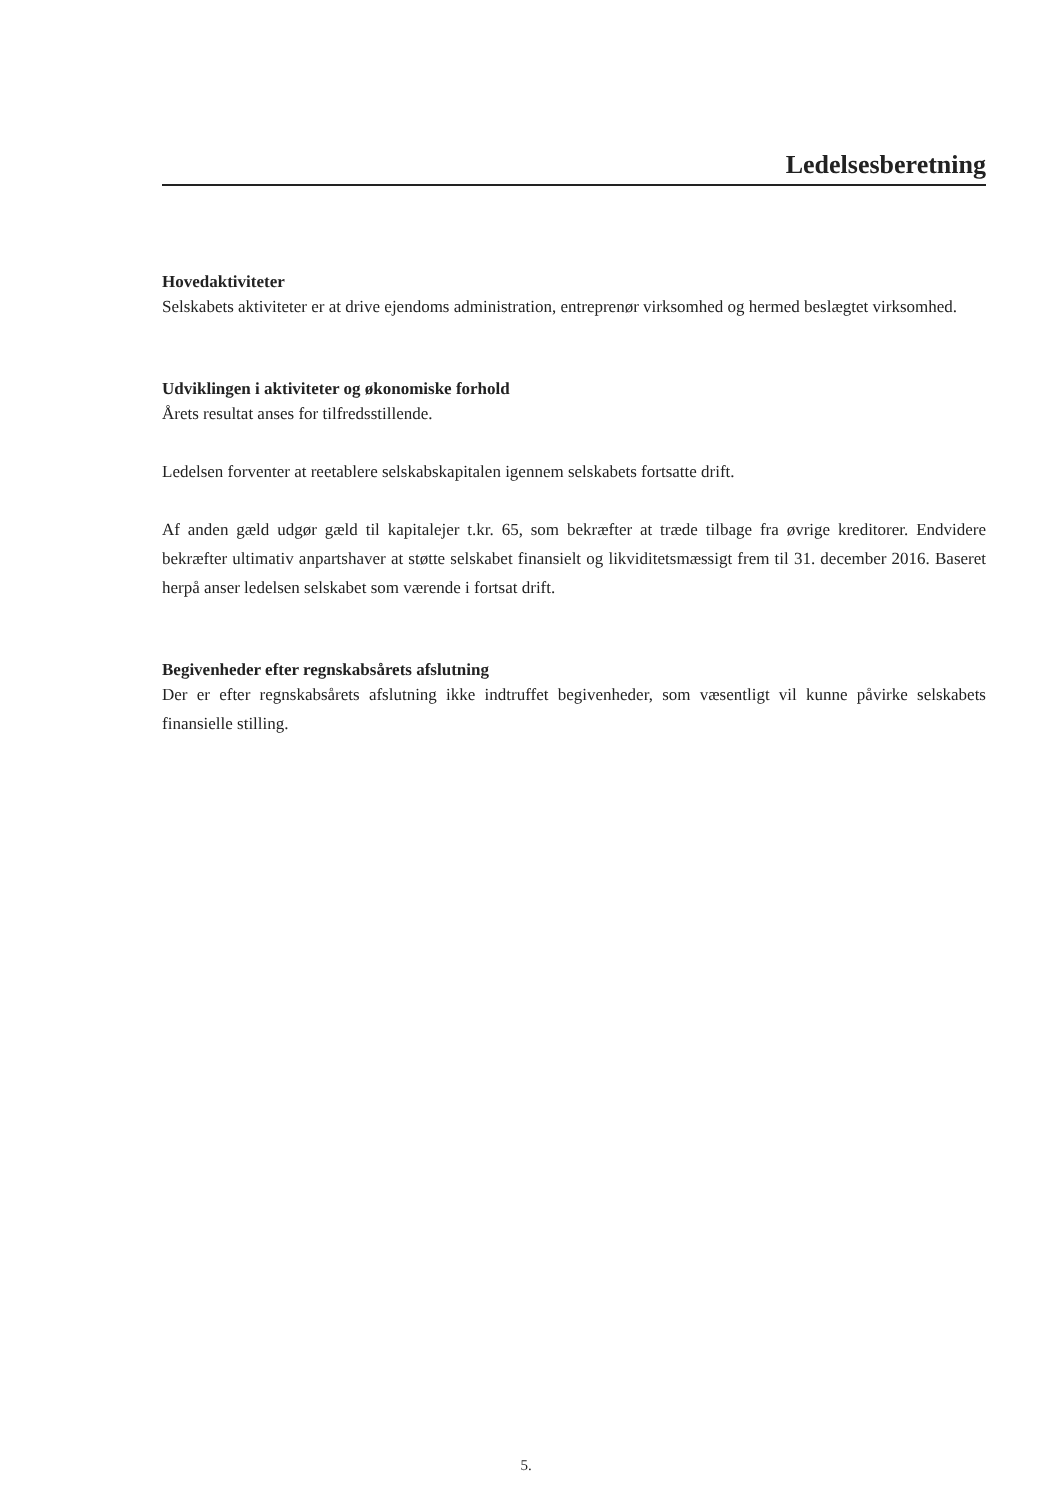Ledelsesberetning
Hovedaktiviteter
Selskabets aktiviteter er at drive ejendoms administration, entreprenør virksomhed og hermed beslægtet virksomhed.
Udviklingen i aktiviteter og økonomiske forhold
Årets resultat anses for tilfredsstillende.
Ledelsen forventer at reetablere selskabskapitalen igennem selskabets fortsatte drift.
Af anden gæld udgør gæld til kapitalejer t.kr. 65, som bekræfter at træde tilbage fra øvrige kreditorer. Endvidere bekræfter ultimativ anpartshaver at støtte selskabet finansielt og likviditetsmæssigt frem til 31. december 2016. Baseret herpå anser ledelsen selskabet som værende i fortsat drift.
Begivenheder efter regnskabsårets afslutning
Der er efter regnskabsårets afslutning ikke indtruffet begivenheder, som væsentligt vil kunne påvirke selskabets finansielle stilling.
5.